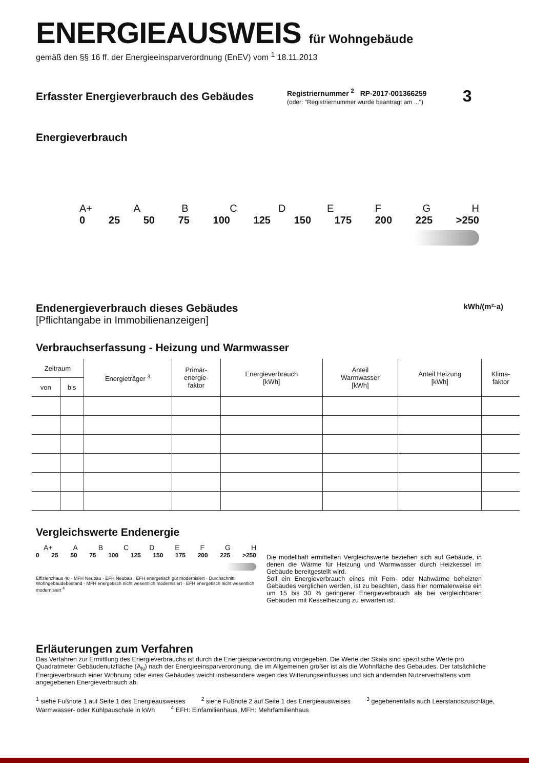ENERGIEAUSWEIS für Wohngebäude
gemäß den §§ 16 ff. der Energieeinsparverordnung (EnEV) vom <sup>1</sup> 18.11.2013
Erfasster Energieverbrauch des Gebäudes
Registriernummer <sup>2</sup> RP-2017-001366259
(oder: "Registriernummer wurde beantragt am ...")
3
Energieverbrauch
A+ ABCDEFGH
0 25 50 75 100 125 150 175 200 225 >250
Endenergieverbrauch dieses Gebäudes
[Pflichtangabe in Immobilienanzeigen]
kWh/(m²·a)
Verbrauchserfassung - Heizung und Warmwasser
| Zeitraum | | Energieträger <sup>3</sup> | Primär- energie- faktor | Energieverbrauch [kWh] | Anteil Warmwasser [kWh] | Anteil Heizung [kWh] | Klima- faktor |
| --- | --- | --- | --- | --- | --- | --- | --- |
| von | bis | | | | | | |
Vergleichswerte Endenergie
A+ ABCDEFGH
0 25 50 75 100 125 150 175 200 225 >250
Effizienzhaus 40 · MFH Neubau · EFH Neubau · EFH energetisch gut modernisiert · Durchschnitt Wohngebäudebestand · MFH energetisch nicht wesentlich modernisiert · EFH energetisch nicht wesentlich modernisiert <sup>4</sup>
Die modellhaft ermittelten Vergleichswerte beziehen sich auf Gebäude, in denen die Wärme für Heizung und Warmwasser durch Heizkessel im Gebäude bereitgestellt wird.
Soll ein Energieverbrauch eines mit Fern- oder Nahwärme beheizten Gebäudes verglichen werden, ist zu beachten, dass hier normalerweise ein um 15 bis 30 % geringerer Energieverbrauch als bei vergleichbaren Gebäuden mit Kesselheizung zu erwarten ist.
Erläuterungen zum Verfahren
Das Verfahren zur Ermittlung des Energieverbrauchs ist durch die Energiesparverordnung vorgegeben. Die Werte der Skala sind spezifische Werte pro Quadratmeter Gebäudenutzfläche (A<sub>N</sub>) nach der Energieeinsparverordnung, die im Allgemeinen größer ist als die Wohnfläche des Gebäudes. Der tatsächliche Energieverbrauch einer Wohnung oder eines Gebäudes weicht insbesondere wegen des Witterungseinflusses und sich ändernden Nutzerverhaltens vom angegebenen Energieverbrauch ab.
<sup>1</sup> siehe Fußnote 1 auf Seite 1 des Energieausweises <sup>2</sup> siehe Fußnote 2 auf Seite 1 des Energieausweises <sup>3</sup> gegebenenfalls auch Leerstandszuschläge, Warmwasser- oder Kühlpauschale in kWh <sup>4</sup> EFH: Einfamilienhaus, MFH: Mehrfamilienhaus